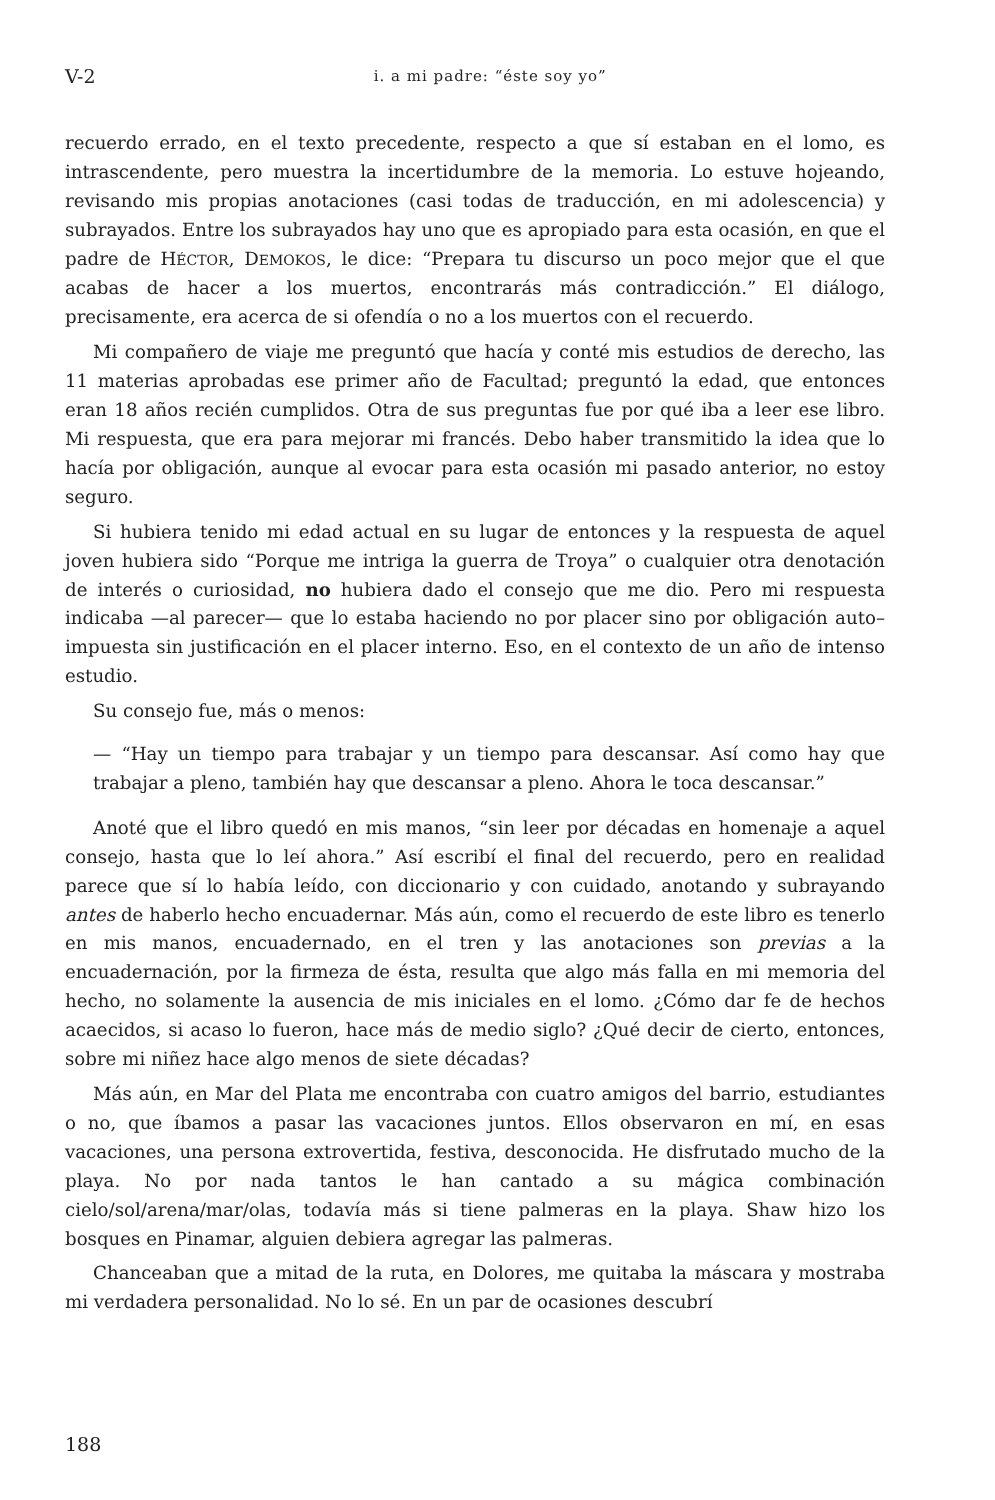V-2 i. a mi padre: “éste soy yo”
recuerdo errado, en el texto precedente, respecto a que sí estaban en el lomo, es intrascendente, pero muestra la incertidumbre de la memoria. Lo estuve hojeando, revisando mis propias anotaciones (casi todas de traducción, en mi adolescencia) y subrayados. Entre los subrayados hay uno que es apropiado para esta ocasión, en que el padre de HÉCTOR, DEMOKOS, le dice: “Prepara tu discurso un poco mejor que el que acabas de hacer a los muertos, encontrarás más contradicción.” El diálogo, precisamente, era acerca de si ofendía o no a los muertos con el recuerdo.
Mi compañero de viaje me preguntó que hacía y conté mis estudios de derecho, las 11 materias aprobadas ese primer año de Facultad; preguntó la edad, que entonces eran 18 años recién cumplidos. Otra de sus preguntas fue por qué iba a leer ese libro. Mi respuesta, que era para mejorar mi francés. Debo haber transmitido la idea que lo hacía por obligación, aunque al evocar para esta ocasión mi pasado anterior, no estoy seguro.
Si hubiera tenido mi edad actual en su lugar de entonces y la respuesta de aquel joven hubiera sido “Porque me intriga la guerra de Troya” o cualquier otra denotación de interés o curiosidad, no hubiera dado el consejo que me dio. Pero mi respuesta indicaba —al parecer— que lo estaba haciendo no por placer sino por obligación auto–impuesta sin justificación en el placer interno. Eso, en el contexto de un año de intenso estudio.
Su consejo fue, más o menos:
— “Hay un tiempo para trabajar y un tiempo para descansar. Así como hay que trabajar a pleno, también hay que descansar a pleno. Ahora le toca descansar.”
Anoté que el libro quedó en mis manos, “sin leer por décadas en homenaje a aquel consejo, hasta que lo leí ahora.” Así escribí el final del recuerdo, pero en realidad parece que sí lo había leído, con diccionario y con cuidado, anotando y subrayando antes de haberlo hecho encuadernar. Más aún, como el recuerdo de este libro es tenerlo en mis manos, encuadernado, en el tren y las anotaciones son previas a la encuadernación, por la firmeza de ésta, resulta que algo más falla en mi memoria del hecho, no solamente la ausencia de mis iniciales en el lomo. ¿Cómo dar fe de hechos acaecidos, si acaso lo fueron, hace más de medio siglo? ¿Qué decir de cierto, entonces, sobre mi niñez hace algo menos de siete décadas?
Más aún, en Mar del Plata me encontraba con cuatro amigos del barrio, estudiantes o no, que íbamos a pasar las vacaciones juntos. Ellos observaron en mí, en esas vacaciones, una persona extrovertida, festiva, desconocida. He disfrutado mucho de la playa. No por nada tantos le han cantado a su mágica combinación cielo/sol/arena/mar/olas, todavía más si tiene palmeras en la playa. Shaw hizo los bosques en Pinamar, alguien debiera agregar las palmeras.
Chanceaban que a mitad de la ruta, en Dolores, me quitaba la máscara y mostraba mi verdadera personalidad. No lo sé. En un par de ocasiones descubrí
188